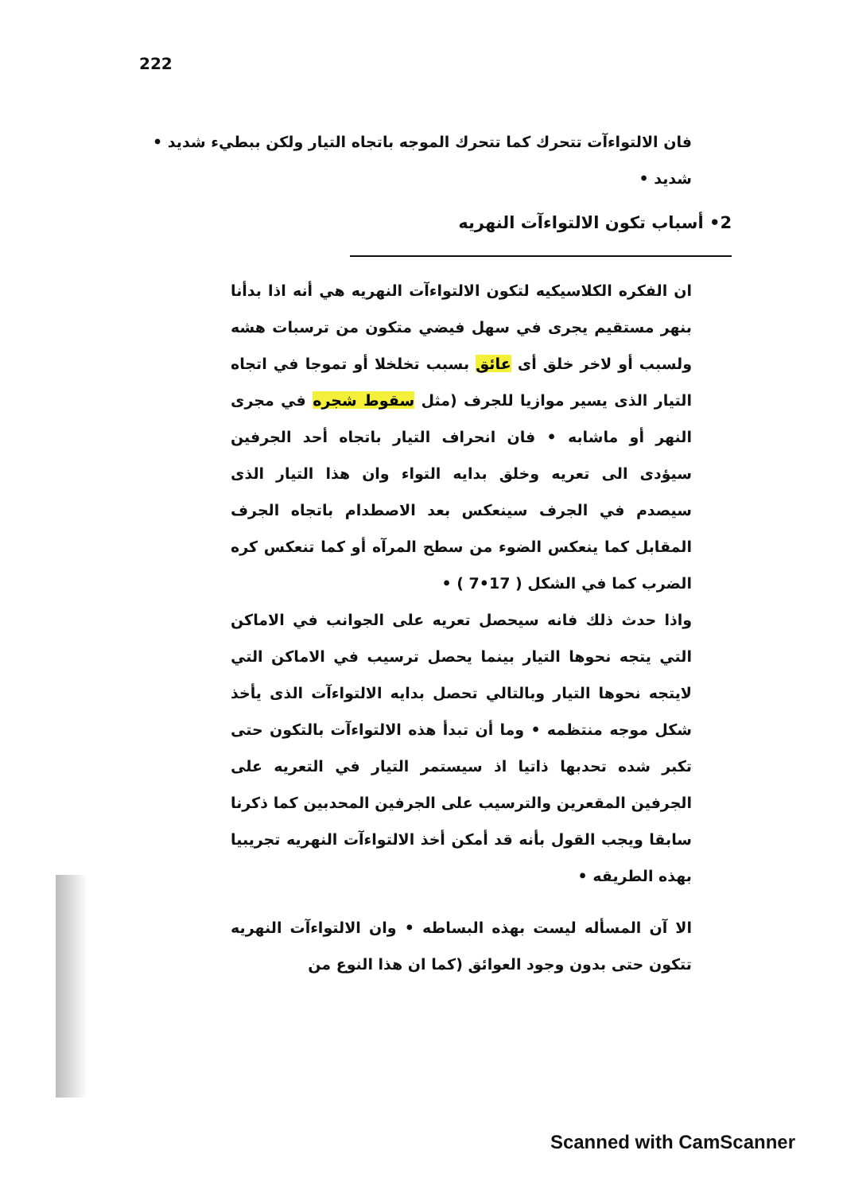222
فان الالتواءآت تتحرك كما تتحرك الموجه باتجاه التيار ولكن ببطيء شديد • شديد •
2• أسباب تكون الالتواءآت النهريه
ان الفكره الكلاسيكيه لتكون الالتواءآت النهريه هي أنه اذا بدأنا بنهر مستقيم يجرى في سهل فيضي متكون من ترسبات هشه ولسبب أو لاخر خلق أى عائق بسبب تخلخلا أو تموجا في اتجاه التيار الذى يسير موازيا للجرف (مثل سقوط شجره في مجرى النهر أو ماشابه • فان انحراف التيار باتجاه أحد الجرفين سيؤدى الى تعريه وخلق بدايه التواء وان هذا التيار الذى سيصدم في الجرف سينعكس بعد الاصطدام باتجاه الجرف المقابل كما ينعكس الضوء من سطح المرآه أو كما تنعكس كره الضرب كما في الشكل ( 17•7 ) •
واذا حدث ذلك فانه سيحصل تعريه على الجوانب في الاماكن التي يتجه نحوها التيار بينما يحصل ترسيب في الاماكن التي لايتجه نحوها التيار وبالتالي تحصل بدايه الالتواءآت الذى يأخذ شكل موجه منتظمه • وما أن تبدأ هذه الالتواءآت بالتكون حتى تكبر شده تحدبها ذاتيا اذ سيستمر التيار في التعريه على الجرفين المقعرين والترسيب على الجرفين المحدبين كما ذكرنا سابقا ويجب القول بأنه قد أمكن أخذ الالتواءآت النهريه تجريبيا بهذه الطريقه •
الا آن المسأله ليست بهذه البساطه • وان الالتواءآت النهريه تتكون حتى بدون وجود العوائق (كما ان هذا النوع من
Scanned with CamScanner